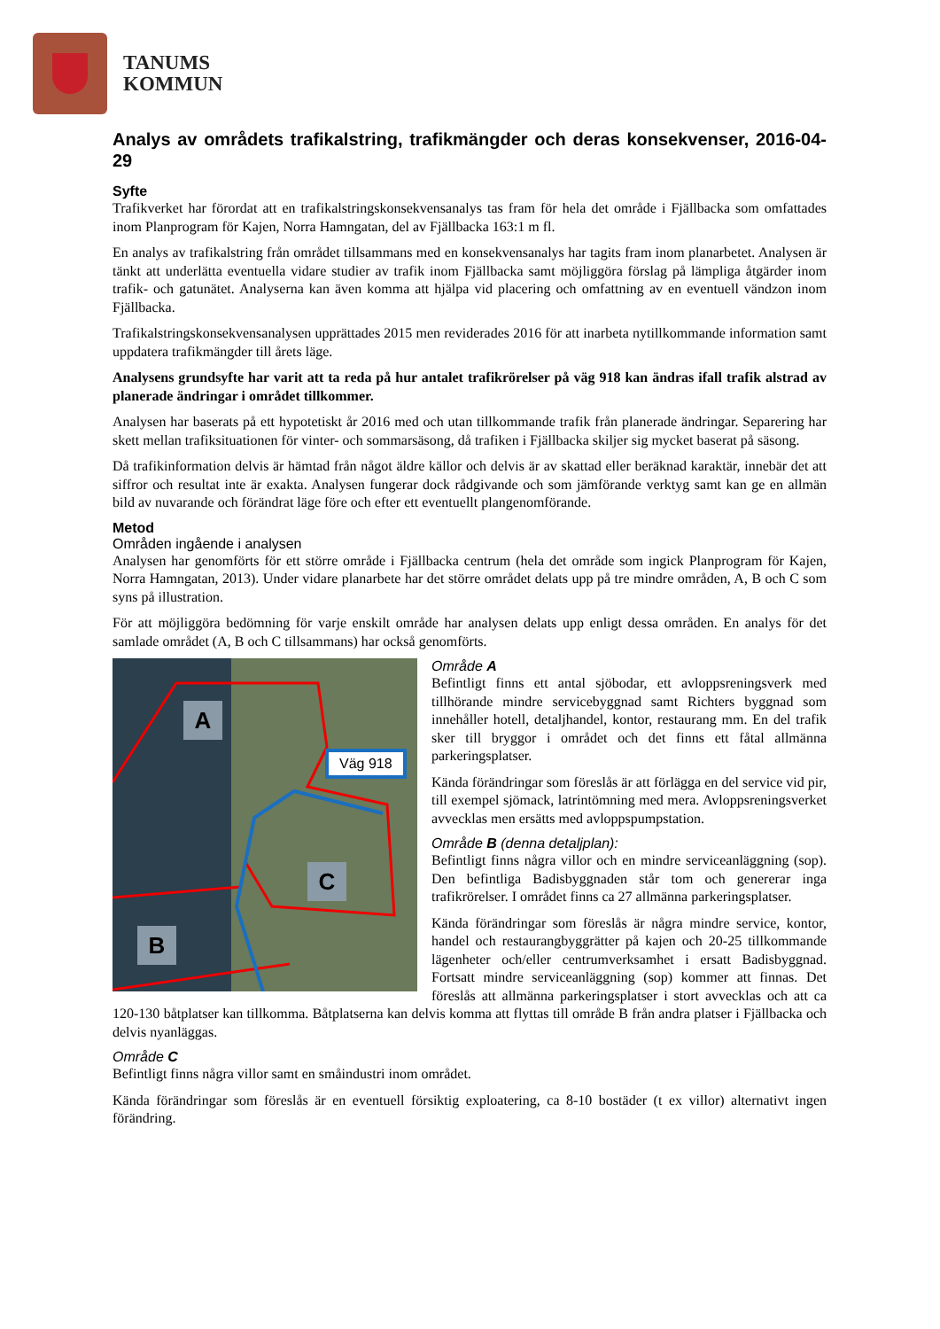TANUMS
KOMMUN
Analys av områdets trafikalstring, trafikmängder och deras konsekvenser, 2016-04-29
Syfte
Trafikverket har förordat att en trafikalstringskonsekvensanalys tas fram för hela det område i Fjällbacka som omfattades inom Planprogram för Kajen, Norra Hamngatan, del av Fjällbacka 163:1 m fl.
En analys av trafikalstring från området tillsammans med en konsekvensanalys har tagits fram inom planarbetet. Analysen är tänkt att underlätta eventuella vidare studier av trafik inom Fjällbacka samt möjliggöra förslag på lämpliga åtgärder inom trafik- och gatunätet. Analyserna kan även komma att hjälpa vid placering och omfattning av en eventuell vändzon inom Fjällbacka.
Trafikalstringskonsekvensanalysen upprättades 2015 men reviderades 2016 för att inarbeta nytillkommande information samt uppdatera trafikmängder till årets läge.
Analysens grundsyfte har varit att ta reda på hur antalet trafikrörelser på väg 918 kan ändras ifall trafik alstrad av planerade ändringar i området tillkommer.
Analysen har baserats på ett hypotetiskt år 2016 med och utan tillkommande trafik från planerade ändringar. Separering har skett mellan trafiksituationen för vinter- och sommarsäsong, då trafiken i Fjällbacka skiljer sig mycket baserat på säsong.
Då trafikinformation delvis är hämtad från något äldre källor och delvis är av skattad eller beräknad karaktär, innebär det att siffror och resultat inte är exakta. Analysen fungerar dock rådgivande och som jämförande verktyg samt kan ge en allmän bild av nuvarande och förändrat läge före och efter ett eventuellt plangenomförande.
Metod
Områden ingående i analysen
Analysen har genomförts för ett större område i Fjällbacka centrum (hela det område som ingick Planprogram för Kajen, Norra Hamngatan, 2013). Under vidare planarbete har det större området delats upp på tre mindre områden, A, B och C som syns på illustration.
För att möjliggöra bedömning för varje enskilt område har analysen delats upp enligt dessa områden. En analys för det samlade området (A, B och C tillsammans) har också genomförts.
A
C
B
Väg 918
Område A
Befintligt finns ett antal sjöbodar, ett avloppsreningsverk med tillhörande mindre servicebyggnad samt Richters byggnad som innehåller hotell, detaljhandel, kontor, restaurang mm. En del trafik sker till bryggor i området och det finns ett fåtal allmänna parkeringsplatser.
Kända förändringar som föreslås är att förlägga en del service vid pir, till exempel sjömack, latrintömning med mera. Avloppsreningsverket avvecklas men ersätts med avloppspumpstation.
Område B (denna detaljplan):
Befintligt finns några villor och en mindre serviceanläggning (sop). Den befintliga Badisbyggnaden står tom och genererar inga trafikrörelser. I området finns ca 27 allmänna parkeringsplatser.
Kända förändringar som föreslås är några mindre service, kontor, handel och restaurangbyggrätter på kajen och 20-25 tillkommande lägenheter och/eller centrumverksamhet i ersatt Badisbyggnad. Fortsatt mindre serviceanläggning (sop) kommer att finnas. Det föreslås att allmänna parkeringsplatser i stort avvecklas och att ca 120-130 båtplatser kan tillkomma. Båtplatserna kan delvis komma att flyttas till område B från andra platser i Fjällbacka och delvis nyanläggas.
Område C
Befintligt finns några villor samt en småindustri inom området.
Kända förändringar som föreslås är en eventuell försiktig exploatering, ca 8-10 bostäder (t ex villor) alternativt ingen förändring.